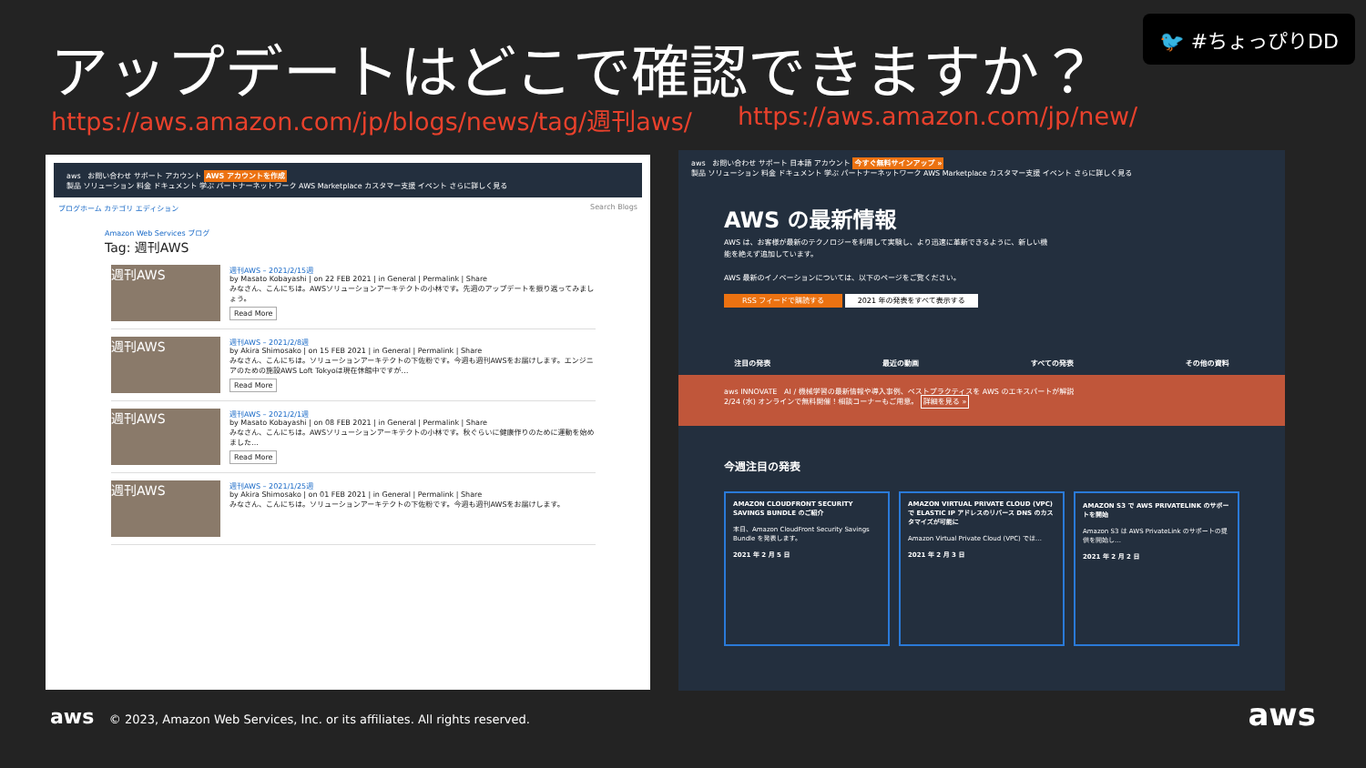アップデートはどこで確認できますか？ 🐦 #ちょっぴりDD
https://aws.amazon.com/jp/blogs/news/tag/週刊aws/ https://aws.amazon.com/jp/new/
aws お問い合わせ サポート アカウント AWS アカウントを作成
製品 ソリューション 料金 ドキュメント 学ぶ パートナーネットワーク AWS Marketplace カスタマー支援 イベント さらに詳しく見る
ブログホーム カテゴリ エディション Search Blogs
Amazon Web Services ブログ
Tag: 週刊AWS
週刊AWS
週刊AWS – 2021/2/15週
by Masato Kobayashi | on 22 FEB 2021 | in General | Permalink | Share
みなさん、こんにちは。AWSソリューションアーキテクトの小林です。先週のアップデートを振り返ってみましょう。
Read More
週刊AWS
週刊AWS – 2021/2/8週
by Akira Shimosako | on 15 FEB 2021 | in General | Permalink | Share
みなさん、こんにちは。ソリューションアーキテクトの下佐粉です。今週も週刊AWSをお届けします。エンジニアのための施設AWS Loft Tokyoは現在休館中ですが…
Read More
週刊AWS
週刊AWS – 2021/2/1週
by Masato Kobayashi | on 08 FEB 2021 | in General | Permalink | Share
みなさん、こんにちは。AWSソリューションアーキテクトの小林です。秋ぐらいに健康作りのために運動を始めました…
Read More
週刊AWS
週刊AWS – 2021/1/25週
by Akira Shimosako | on 01 FEB 2021 | in General | Permalink | Share
みなさん、こんにちは。ソリューションアーキテクトの下佐粉です。今週も週刊AWSをお届けします。
aws お問い合わせ サポート 日本語 アカウント 今すぐ無料サインアップ »
製品 ソリューション 料金 ドキュメント 学ぶ パートナーネットワーク AWS Marketplace カスタマー支援 イベント さらに詳しく見る
AWS の最新情報
AWS は、お客様が最新のテクノロジーを利用して実験し、より迅速に革新できるように、新しい機能を絶えず追加しています。
AWS 最新のイノベーションについては、以下のページをご覧ください。
RSS フィードで購読する 2021 年の発表をすべて表示する
注目の発表 最近の動画 すべての発表 その他の資料
aws INNOVATE AI / 機械学習の最新情報や導入事例、ベストプラクティスを AWS のエキスパートが解説
2/24 (水) オンラインで無料開催！相談コーナーもご用意。 詳細を見る »
今週注目の発表
AMAZON CLOUDFRONT SECURITY SAVINGS BUNDLE のご紹介
本日、Amazon CloudFront Security Savings Bundle を発表します。
2021 年 2 月 5 日
AMAZON VIRTUAL PRIVATE CLOUD (VPC) で ELASTIC IP アドレスのリバース DNS のカスタマイズが可能に
Amazon Virtual Private Cloud (VPC) では…
2021 年 2 月 3 日
AMAZON S3 で AWS PRIVATELINK のサポートを開始
Amazon S3 は AWS PrivateLink のサポートの提供を開始し…
2021 年 2 月 2 日
aws © 2023, Amazon Web Services, Inc. or its affiliates. All rights reserved.
aws